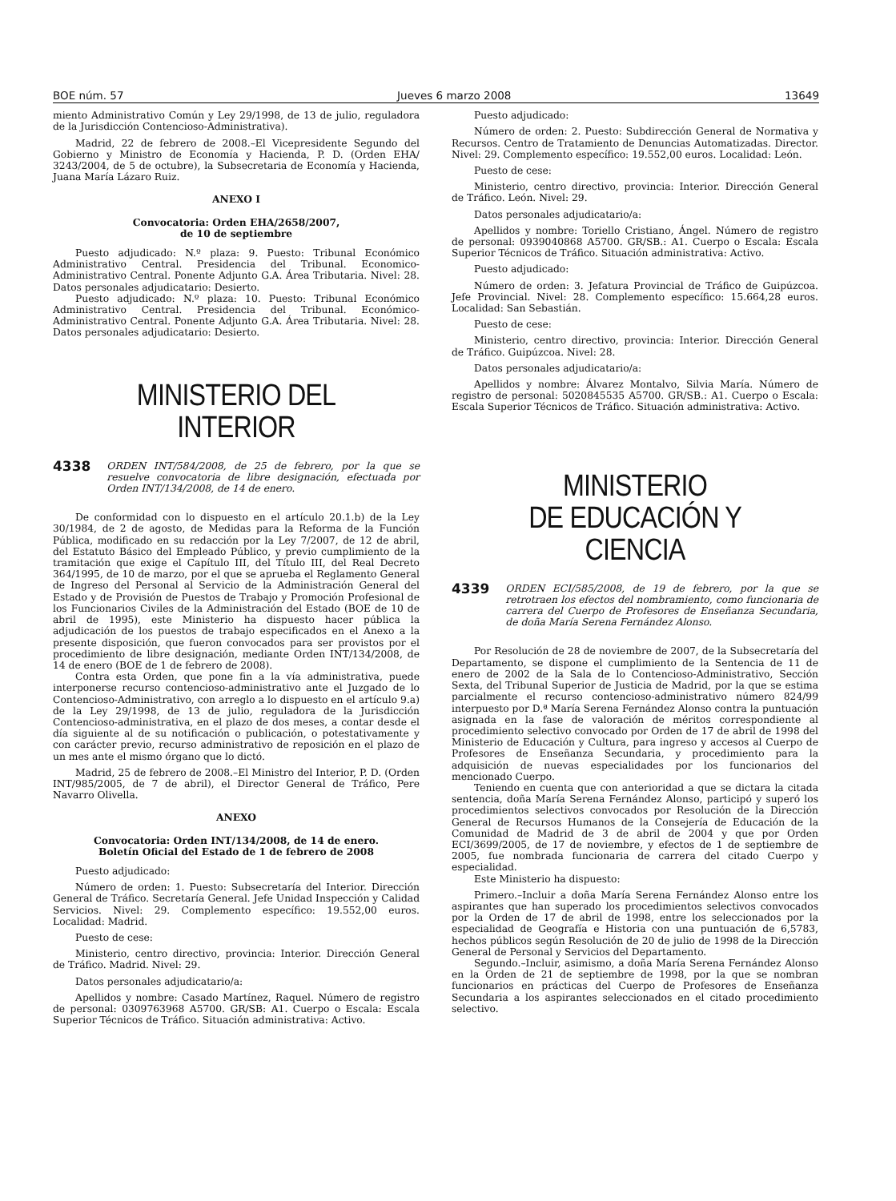BOE núm. 57 Jueves 6 marzo 2008 13649
miento Administrativo Común y Ley 29/1998, de 13 de julio, reguladora de la Jurisdicción Contencioso-Administrativa).
Madrid, 22 de febrero de 2008.–El Vicepresidente Segundo del Gobierno y Ministro de Economía y Hacienda, P. D. (Orden EHA/ 3243/2004, de 5 de octubre), la Subsecretaria de Economía y Hacienda, Juana María Lázaro Ruiz.
ANEXO I
Convocatoria: Orden EHA/2658/2007,
de 10 de septiembre
Puesto adjudicado: N.º plaza: 9. Puesto: Tribunal Económico Administrativo Central. Presidencia del Tribunal. Economico-Administrativo Central. Ponente Adjunto G.A. Área Tributaria. Nivel: 28. Datos personales adjudicatario: Desierto.
Puesto adjudicado: N.º plaza: 10. Puesto: Tribunal Económico Administrativo Central. Presidencia del Tribunal. Económico-Administrativo Central. Ponente Adjunto G.A. Área Tributaria. Nivel: 28. Datos personales adjudicatario: Desierto.
MINISTERIO DEL INTERIOR
4338 ORDEN INT/584/2008, de 25 de febrero, por la que se resuelve convocatoria de libre designación, efectuada por Orden INT/134/2008, de 14 de enero.
De conformidad con lo dispuesto en el artículo 20.1.b) de la Ley 30/1984, de 2 de agosto, de Medidas para la Reforma de la Función Pública, modificado en su redacción por la Ley 7/2007, de 12 de abril, del Estatuto Básico del Empleado Público, y previo cumplimiento de la tramitación que exige el Capítulo III, del Título III, del Real Decreto 364/1995, de 10 de marzo, por el que se aprueba el Reglamento General de Ingreso del Personal al Servicio de la Administración General del Estado y de Provisión de Puestos de Trabajo y Promoción Profesional de los Funcionarios Civiles de la Administración del Estado (BOE de 10 de abril de 1995), este Ministerio ha dispuesto hacer pública la adjudicación de los puestos de trabajo especificados en el Anexo a la presente disposición, que fueron convocados para ser provistos por el procedimiento de libre designación, mediante Orden INT/134/2008, de 14 de enero (BOE de 1 de febrero de 2008).
Contra esta Orden, que pone fin a la vía administrativa, puede interponerse recurso contencioso-administrativo ante el Juzgado de lo Contencioso-Administrativo, con arreglo a lo dispuesto en el artículo 9.a) de la Ley 29/1998, de 13 de julio, reguladora de la Jurisdicción Contencioso-administrativa, en el plazo de dos meses, a contar desde el día siguiente al de su notificación o publicación, o potestativamente y con carácter previo, recurso administrativo de reposición en el plazo de un mes ante el mismo órgano que lo dictó.
Madrid, 25 de febrero de 2008.–El Ministro del Interior, P. D. (Orden INT/985/2005, de 7 de abril), el Director General de Tráfico, Pere Navarro Olivella.
ANEXO
Convocatoria: Orden INT/134/2008, de 14 de enero.
Boletín Oficial del Estado de 1 de febrero de 2008
Puesto adjudicado:
Número de orden: 1. Puesto: Subsecretaría del Interior. Dirección General de Tráfico. Secretaría General. Jefe Unidad Inspección y Calidad Servicios. Nivel: 29. Complemento específico: 19.552,00 euros. Localidad: Madrid.
Puesto de cese:
Ministerio, centro directivo, provincia: Interior. Dirección General de Tráfico. Madrid. Nivel: 29.
Datos personales adjudicatario/a:
Apellidos y nombre: Casado Martínez, Raquel. Número de registro de personal: 0309763968 A5700. GR/SB: A1. Cuerpo o Escala: Escala Superior Técnicos de Tráfico. Situación administrativa: Activo.
Puesto adjudicado:
Número de orden: 2. Puesto: Subdirección General de Normativa y Recursos. Centro de Tratamiento de Denuncias Automatizadas. Director. Nivel: 29. Complemento específico: 19.552,00 euros. Localidad: León.
Puesto de cese:
Ministerio, centro directivo, provincia: Interior. Dirección General de Tráfico. León. Nivel: 29.
Datos personales adjudicatario/a:
Apellidos y nombre: Toriello Cristiano, Ángel. Número de registro de personal: 0939040868 A5700. GR/SB.: A1. Cuerpo o Escala: Escala Superior Técnicos de Tráfico. Situación administrativa: Activo.
Puesto adjudicado:
Número de orden: 3. Jefatura Provincial de Tráfico de Guipúzcoa. Jefe Provincial. Nivel: 28. Complemento específico: 15.664,28 euros. Localidad: San Sebastián.
Puesto de cese:
Ministerio, centro directivo, provincia: Interior. Dirección General de Tráfico. Guipúzcoa. Nivel: 28.
Datos personales adjudicatario/a:
Apellidos y nombre: Álvarez Montalvo, Silvia María. Número de registro de personal: 5020845535 A5700. GR/SB.: A1. Cuerpo o Escala: Escala Superior Técnicos de Tráfico. Situación administrativa: Activo.
MINISTERIO
DE EDUCACIÓN Y CIENCIA
4339 ORDEN ECI/585/2008, de 19 de febrero, por la que se retrotraen los efectos del nombramiento, como funcionaria de carrera del Cuerpo de Profesores de Enseñanza Secundaria, de doña María Serena Fernández Alonso.
Por Resolución de 28 de noviembre de 2007, de la Subsecretaría del Departamento, se dispone el cumplimiento de la Sentencia de 11 de enero de 2002 de la Sala de lo Contencioso-Administrativo, Sección Sexta, del Tribunal Superior de Justicia de Madrid, por la que se estima parcialmente el recurso contencioso-administrativo número 824/99 interpuesto por D.ª María Serena Fernández Alonso contra la puntuación asignada en la fase de valoración de méritos correspondiente al procedimiento selectivo convocado por Orden de 17 de abril de 1998 del Ministerio de Educación y Cultura, para ingreso y accesos al Cuerpo de Profesores de Enseñanza Secundaria, y procedimiento para la adquisición de nuevas especialidades por los funcionarios del mencionado Cuerpo.
Teniendo en cuenta que con anterioridad a que se dictara la citada sentencia, doña María Serena Fernández Alonso, participó y superó los procedimientos selectivos convocados por Resolución de la Dirección General de Recursos Humanos de la Consejería de Educación de la Comunidad de Madrid de 3 de abril de 2004 y que por Orden ECI/3699/2005, de 17 de noviembre, y efectos de 1 de septiembre de 2005, fue nombrada funcionaria de carrera del citado Cuerpo y especialidad.
Este Ministerio ha dispuesto:
Primero.–Incluir a doña María Serena Fernández Alonso entre los aspirantes que han superado los procedimientos selectivos convocados por la Orden de 17 de abril de 1998, entre los seleccionados por la especialidad de Geografía e Historia con una puntuación de 6,5783, hechos públicos según Resolución de 20 de julio de 1998 de la Dirección General de Personal y Servicios del Departamento.
Segundo.–Incluir, asimismo, a doña María Serena Fernández Alonso en la Orden de 21 de septiembre de 1998, por la que se nombran funcionarios en prácticas del Cuerpo de Profesores de Enseñanza Secundaria a los aspirantes seleccionados en el citado procedimiento selectivo.